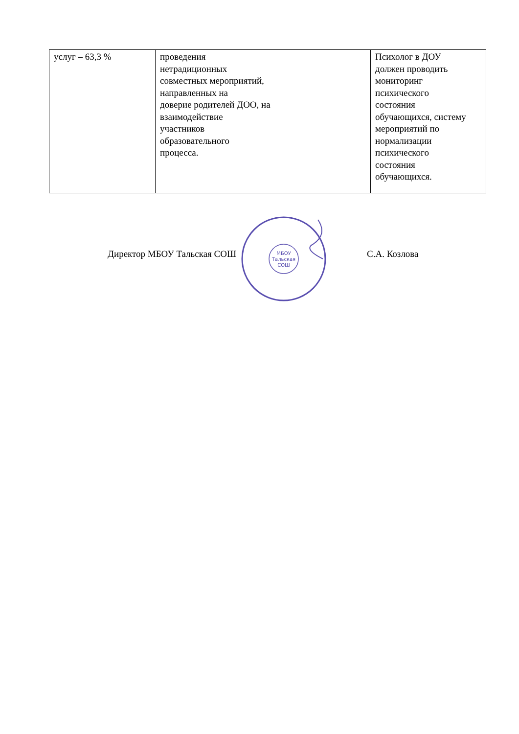| услуг – 63,3 % | проведения нетрадиционных совместных мероприятий, направленных на доверие родителей ДОО, на взаимодействие участников образовательного процесса. | | Психолог в ДОУ должен проводить мониторинг психического состояния обучающихся, систему мероприятий по нормализации психического состояния обучающихся. |
Директор МБОУ Тальская СОШ
МБОУ
Тальская
СОШ
С.А. Козлова